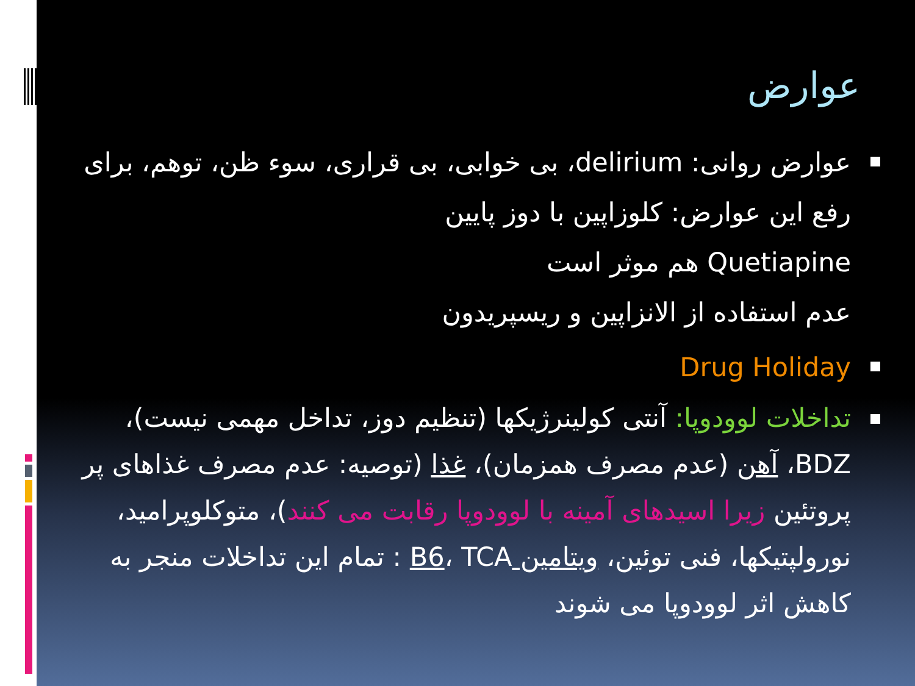عوارض
عوارض روانی: delirium، بی خوابی، بی قراری، سوء ظن، توهم، برای رفع این عوارض: کلوزاپین با دوز پایین
Quetiapine هم موثر است
عدم استفاده از الانزاپین و ریسپریدون
Drug Holiday
تداخلات لوودوپا: آنتی کولینرژیکها (تنظیم دوز، تداخل مهمی نیست)، BDZ، آهن (عدم مصرف همزمان)، غذا (توصیه: عدم مصرف غذاهای پر پروتئین زیرا اسیدهای آمینه با لوودوپا رقابت می کنند)، متوکلوپرامید، نورولپتیکها، فنی توئین، ویتامین B6، TCA : تمام این تداخلات منجر به کاهش اثر لوودوپا می شوند